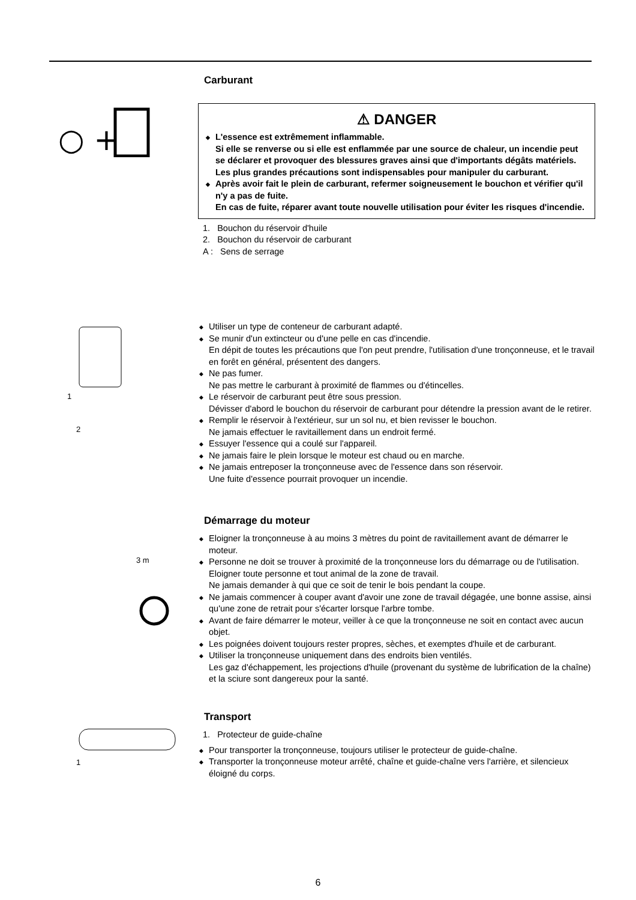Carburant
○ +
⚠ DANGER
◆ L'essence est extrêmement inflammable.
Si elle se renverse ou si elle est enflammée par une source de chaleur, un incendie peut se déclarer et provoquer des blessures graves ainsi que d'importants dégâts matériels.
Les plus grandes précautions sont indispensables pour manipuler du carburant.
◆ Après avoir fait le plein de carburant, refermer soigneusement le bouchon et vérifier qu'il n'y a pas de fuite.
En cas de fuite, réparer avant toute nouvelle utilisation pour éviter les risques d'incendie.
1. Bouchon du réservoir d'huile
2. Bouchon du réservoir de carburant
A : Sens de serrage
2
1
◆ Utiliser un type de conteneur de carburant adapté.
◆ Se munir d'un extincteur ou d'une pelle en cas d'incendie.
En dépit de toutes les précautions que l'on peut prendre, l'utilisation d'une tronçonneuse, et le travail en forêt en général, présentent des dangers.
◆ Ne pas fumer.
Ne pas mettre le carburant à proximité de flammes ou d'étincelles.
◆ Le réservoir de carburant peut être sous pression.
Dévisser d'abord le bouchon du réservoir de carburant pour détendre la pression avant de le retirer.
◆ Remplir le réservoir à l'extérieur, sur un sol nu, et bien revisser le bouchon.
Ne jamais effectuer le ravitaillement dans un endroit fermé.
◆ Essuyer l'essence qui a coulé sur l'appareil.
◆ Ne jamais faire le plein lorsque le moteur est chaud ou en marche.
◆ Ne jamais entreposer la tronçonneuse avec de l'essence dans son réservoir.
Une fuite d'essence pourrait provoquer un incendie.
3 m
Démarrage du moteur
◆ Eloigner la tronçonneuse à au moins 3 mètres du point de ravitaillement avant de démarrer le moteur.
◆ Personne ne doit se trouver à proximité de la tronçonneuse lors du démarrage ou de l'utilisation.
Eloigner toute personne et tout animal de la zone de travail.
Ne jamais demander à qui que ce soit de tenir le bois pendant la coupe.
◆ Ne jamais commencer à couper avant d'avoir une zone de travail dégagée, une bonne assise, ainsi qu'une zone de retrait pour s'écarter lorsque l'arbre tombe.
◆ Avant de faire démarrer le moteur, veiller à ce que la tronçonneuse ne soit en contact avec aucun objet.
◆ Les poignées doivent toujours rester propres, sèches, et exemptes d'huile et de carburant.
◆ Utiliser la tronçonneuse uniquement dans des endroits bien ventilés.
Les gaz d'échappement, les projections d'huile (provenant du système de lubrification de la chaîne) et la sciure sont dangereux pour la santé.
1
Transport
1. Protecteur de guide-chaîne
◆ Pour transporter la tronçonneuse, toujours utiliser le protecteur de guide-chaîne.
◆ Transporter la tronçonneuse moteur arrêté, chaîne et guide-chaîne vers l'arrière, et silencieux éloigné du corps.
6